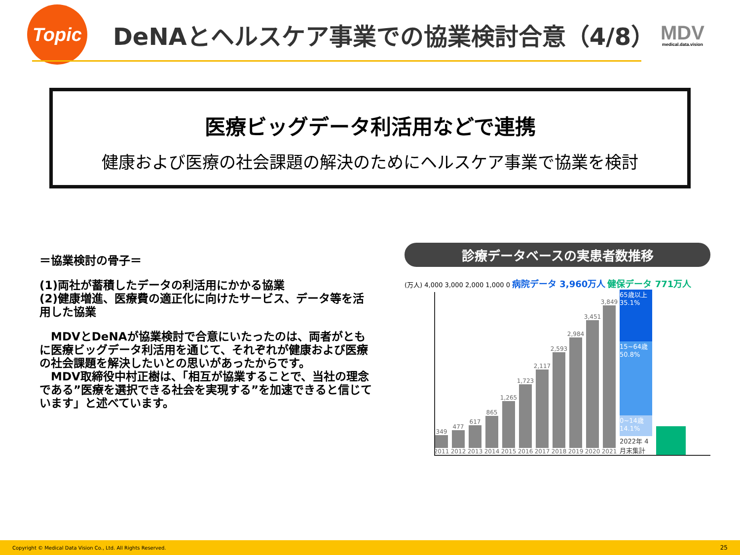Topic
DeNAとヘルスケア事業での協業検討合意（4/8）
MDV
medical.data.vision
医療ビッグデータ利活用などで連携
健康および医療の社会課題の解決のためにヘルスケア事業で協業を検討
＝協業検討の骨子＝
(1)両社が蓄積したデータの利活用にかかる協業
(2)健康増進、医療費の適正化に向けたサービス、データ等を活用した協業
　MDVとDeNAが協業検討で合意にいたったのは、両者がともに医療ビッグデータ利活用を通じて、それぞれが健康および医療の社会課題を解決したいとの思いがあったからです。
　MDV取締役中村正樹は、「相互が協業することで、当社の理念である”医療を選択できる社会を実現する”を加速できると信じています」と述べています。
診療データベースの実患者数推移
(万人) 4,000 3,000 2,000 1,000 0 病院データ 3,960万人 健保データ 771万人
349
2011
477
2012
617
2013
865
2014
1,265
2015
1,723
2016
2,117
2017
2,593
2018
2,984
2019
3,451
2020
3,849
2021
65歳以上 35.1%
15~64歳 50.8%
0~14歳 14.1%
2022年 4月末集計
Copyright © Medical Data Vision Co., Ltd. All Rights Reserved. 25